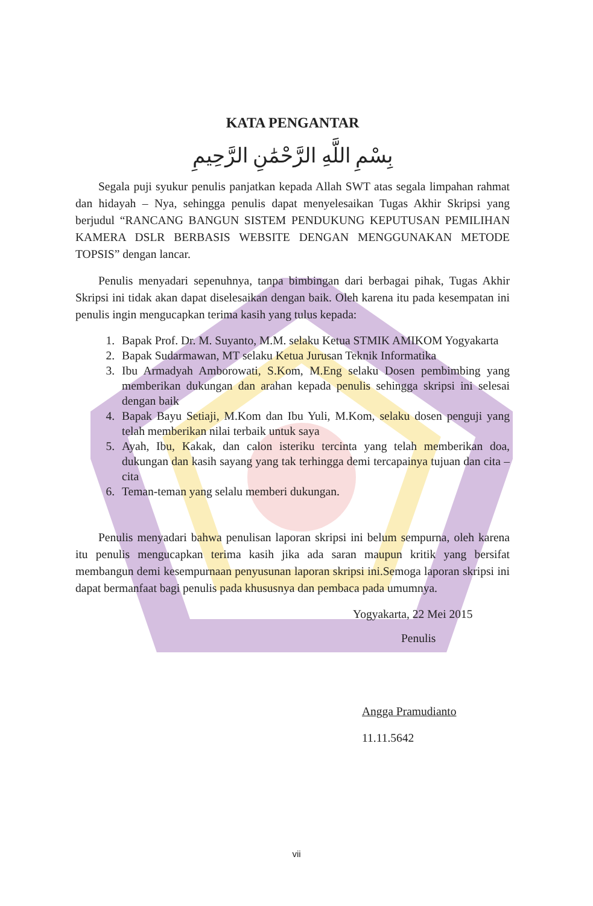KATA PENGANTAR
بِسْمِ اللَّهِ الرَّحْمَٰنِ الرَّحِيمِ
Segala puji syukur penulis panjatkan kepada Allah SWT atas segala limpahan rahmat dan hidayah – Nya, sehingga penulis dapat menyelesaikan Tugas Akhir Skripsi yang berjudul “RANCANG BANGUN SISTEM PENDUKUNG KEPUTUSAN PEMILIHAN KAMERA DSLR BERBASIS WEBSITE DENGAN MENGGUNAKAN METODE TOPSIS” dengan lancar.
Penulis menyadari sepenuhnya, tanpa bimbingan dari berbagai pihak, Tugas Akhir Skripsi ini tidak akan dapat diselesaikan dengan baik. Oleh karena itu pada kesempatan ini penulis ingin mengucapkan terima kasih yang tulus kepada:
1. Bapak Prof. Dr. M. Suyanto, M.M. selaku Ketua STMIK AMIKOM Yogyakarta
2. Bapak Sudarmawan, MT selaku Ketua Jurusan Teknik Informatika
3. Ibu Armadyah Amborowati, S.Kom, M.Eng selaku Dosen pembimbing yang memberikan dukungan dan arahan kepada penulis sehingga skripsi ini selesai dengan baik
4. Bapak Bayu Setiaji, M.Kom dan Ibu Yuli, M.Kom, selaku dosen penguji yang telah memberikan nilai terbaik untuk saya
5. Ayah, Ibu, Kakak, dan calon isteriku tercinta yang telah memberikan doa, dukungan dan kasih sayang yang tak terhingga demi tercapainya tujuan dan cita – cita
6. Teman-teman yang selalu memberi dukungan.
Penulis menyadari bahwa penulisan laporan skripsi ini belum sempurna, oleh karena itu penulis mengucapkan terima kasih jika ada saran maupun kritik yang bersifat membangun demi kesempurnaan penyusunan laporan skripsi ini.Semoga laporan skripsi ini dapat bermanfaat bagi penulis pada khususnya dan pembaca pada umumnya.
Yogyakarta, 22 Mei 2015
Penulis
Angga Pramudianto
11.11.5642
vii